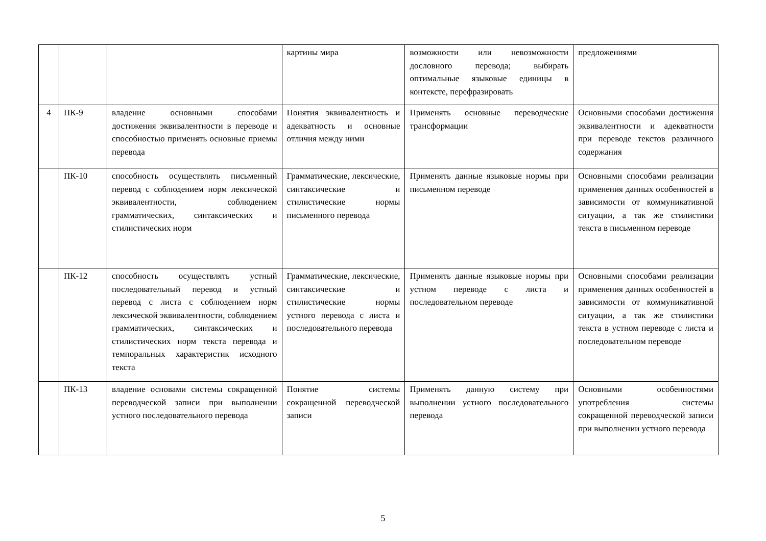| | | | картины мира | возможности или невозможности дословного перевода; выбирать оптимальные языковые единицы в контексте, перефразировать | предложениями |
| 4 | ПК-9 | владение основными способами достижения эквивалентности в переводе и способностью применять основные приемы перевода | Понятия эквивалентность и адекватность и основные отличия между ними | Применять основные переводческие трансформации | Основными способами достижения эквивалентности и адекватности при переводе текстов различного содержания |
| | ПК-10 | способность осуществлять письменный перевод с соблюдением норм лексической эквивалентности, соблюдением грамматических, синтаксических и стилистических норм | Грамматические, лексические, синтаксические и стилистические нормы письменного перевода | Применять данные языковые нормы при письменном переводе | Основными способами реализации применения данных особенностей в зависимости от коммуникативной ситуации, а так же стилистики текста в письменном переводе |
| | ПК-12 | способность осуществлять устный последовательный перевод и устный перевод с листа с соблюдением норм лексической эквивалентности, соблюдением грамматических, синтаксических и стилистических норм текста перевода и темпоральных характеристик исходного текста | Грамматические, лексические, синтаксические и стилистические нормы устного перевода с листа и последовательного перевода | Применять данные языковые нормы при устном переводе с листа и последовательном переводе | Основными способами реализации применения данных особенностей в зависимости от коммуникативной ситуации, а так же стилистики текста в устном переводе с листа и последовательном переводе |
| | ПК-13 | владение основами системы сокращенной переводческой записи при выполнении устного последовательного перевода | Понятие системы сокращенной переводческой записи | Применять данную систему при выполнении устного последовательного перевода | Основными особенностями употребления системы сокращенной переводческой записи при выполнении устного перевода |
5